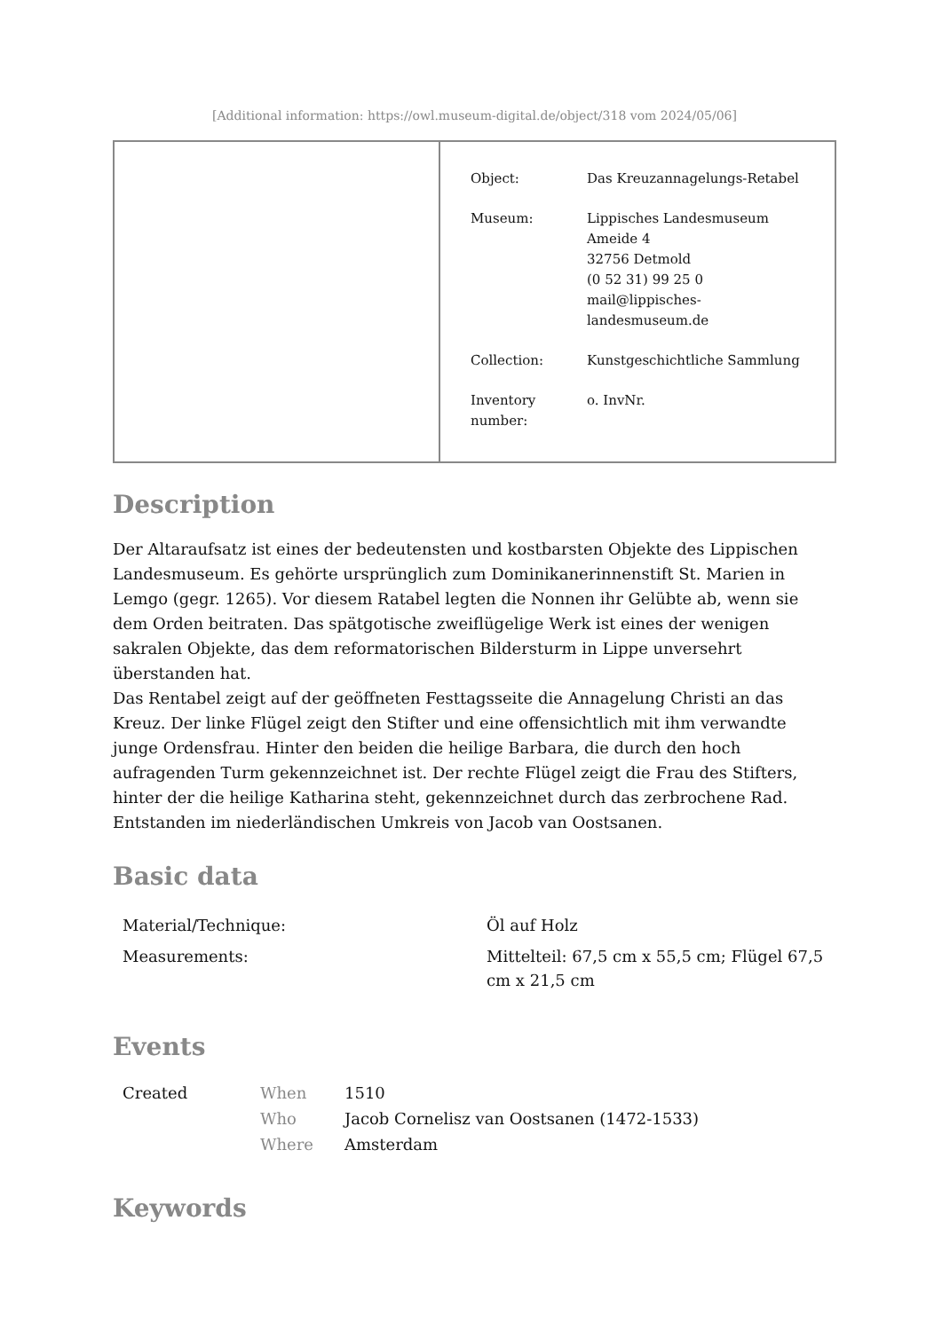[Additional information: https://owl.museum-digital.de/object/318 vom 2024/05/06]
| Object: | Das Kreuzannagelungs-Retabel |
| Museum: | Lippisches Landesmuseum Ameide 4 32756 Detmold (0 52 31) 99 25 0 mail@lippisches- landesmuseum.de |
| Collection: | Kunstgeschichtliche Sammlung |
| Inventory number: | o. InvNr. |
Description
Der Altaraufsatz ist eines der bedeutensten und kostbarsten Objekte des Lippischen Landesmuseum. Es gehörte ursprünglich zum Dominikanerinnenstift St. Marien in Lemgo (gegr. 1265). Vor diesem Ratabel legten die Nonnen ihr Gelübte ab, wenn sie dem Orden beitraten. Das spätgotische zweiflügelige Werk ist eines der wenigen sakralen Objekte, das dem reformatorischen Bildersturm in Lippe unversehrt überstanden hat.
Das Rentabel zeigt auf der geöffneten Festtagsseite die Annagelung Christi an das Kreuz. Der linke Flügel zeigt den Stifter und eine offensichtlich mit ihm verwandte junge Ordensfrau. Hinter den beiden die heilige Barbara, die durch den hoch aufragenden Turm gekennzeichnet ist. Der rechte Flügel zeigt die Frau des Stifters, hinter der die heilige Katharina steht, gekennzeichnet durch das zerbrochene Rad.
Entstanden im niederländischen Umkreis von Jacob van Oostsanen.
Basic data
| Material/Technique: | Öl auf Holz |
| Measurements: | Mittelteil: 67,5 cm x 55,5 cm; Flügel 67,5 cm x 21,5 cm |
Events
| Created | When | 1510 |
| | Who | Jacob Cornelisz van Oostsanen (1472-1533) |
| | Where | Amsterdam |
Keywords